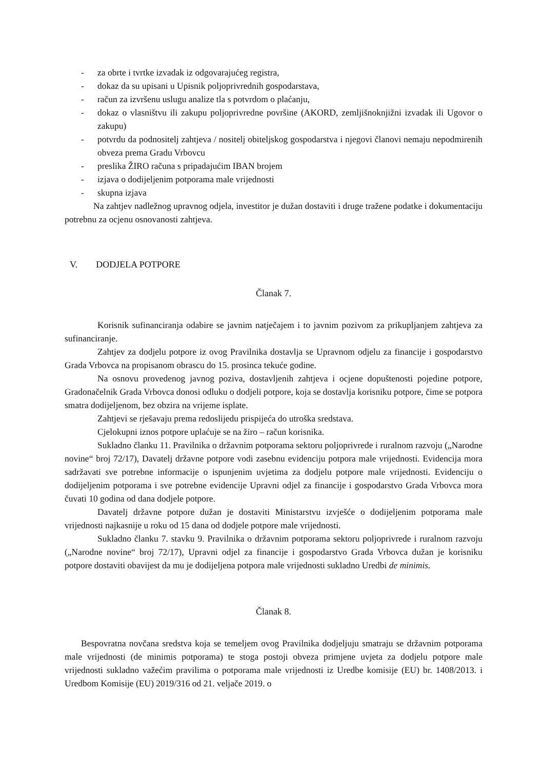- za obrte i tvrtke izvadak iz odgovarajućeg registra,
- dokaz da su upisani u Upisnik poljoprivrednih gospodarstava,
- račun za izvršenu uslugu analize tla s potvrdom o plaćanju,
- dokaz o vlasništvu ili zakupu poljoprivredne površine (AKORD, zemljišnoknjižni izvadak ili Ugovor o zakupu)
- potvrdu da podnositelj zahtjeva / nositelj obiteljskog gospodarstva i njegovi članovi nemaju nepodmirenih obveza prema Gradu Vrbovcu
- preslika ŽIRO računa s pripadajućim IBAN brojem
- izjava o dodijeljenim potporama male vrijednosti
- skupna izjava
Na zahtjev nadležnog upravnog odjela, investitor je dužan dostaviti i druge tražene podatke i dokumentaciju potrebnu za ocjenu osnovanosti zahtjeva.
V. DODJELA POTPORE
Članak 7.
Korisnik sufinanciranja odabire se javnim natječajem i to javnim pozivom za prikupljanjem zahtjeva za sufinanciranje.
Zahtjev za dodjelu potpore iz ovog Pravilnika dostavlja se Upravnom odjelu za financije i gospodarstvo Grada Vrbovca na propisanom obrascu do 15. prosinca tekuće godine.
Na osnovu provedenog javnog poziva, dostavljenih zahtjeva i ocjene dopuštenosti pojedine potpore, Gradonačelnik Grada Vrbovca donosi odluku o dodjeli potpore, koja se dostavlja korisniku potpore, čime se potpora smatra dodijeljenom, bez obzira na vrijeme isplate.
Zahtjevi se rješavaju prema redoslijedu prispijeća do utroška sredstava.
Cjelokupni iznos potpore uplaćuje se na žiro – račun korisnika.
Sukladno članku 11. Pravilnika o državnim potporama sektoru poljoprivrede i ruralnom razvoju („Narodne novine“ broj 72/17), Davatelj državne potpore vodi zasebnu evidenciju potpora male vrijednosti. Evidencija mora sadržavati sve potrebne informacije o ispunjenim uvjetima za dodjelu potpore male vrijednosti. Evidenciju o dodijeljenim potporama i sve potrebne evidencije Upravni odjel za financije i gospodarstvo Grada Vrbovca mora čuvati 10 godina od dana dodjele potpore.
Davatelj državne potpore dužan je dostaviti Ministarstvu izvješće o dodijeljenim potporama male vrijednosti najkasnije u roku od 15 dana od dodjele potpore male vrijednosti.
Sukladno članku 7. stavku 9. Pravilnika o državnim potporama sektoru poljoprivrede i ruralnom razvoju („Narodne novine“ broj 72/17), Upravni odjel za financije i gospodarstvo Grada Vrbovca dužan je korisniku potpore dostaviti obavijest da mu je dodijeljena potpora male vrijednosti sukladno Uredbi de minimis.
Članak 8.
Bespovratna novčana sredstva koja se temeljem ovog Pravilnika dodjeljuju smatraju se državnim potporama male vrijednosti (de minimis potporama) te stoga postoji obveza primjene uvjeta za dodjelu potpore male vrijednosti sukladno važećim pravilima o potporama male vrijednosti iz Uredbe komisije (EU) br. 1408/2013. i Uredbom Komisije (EU) 2019/316 od 21. veljače 2019. o